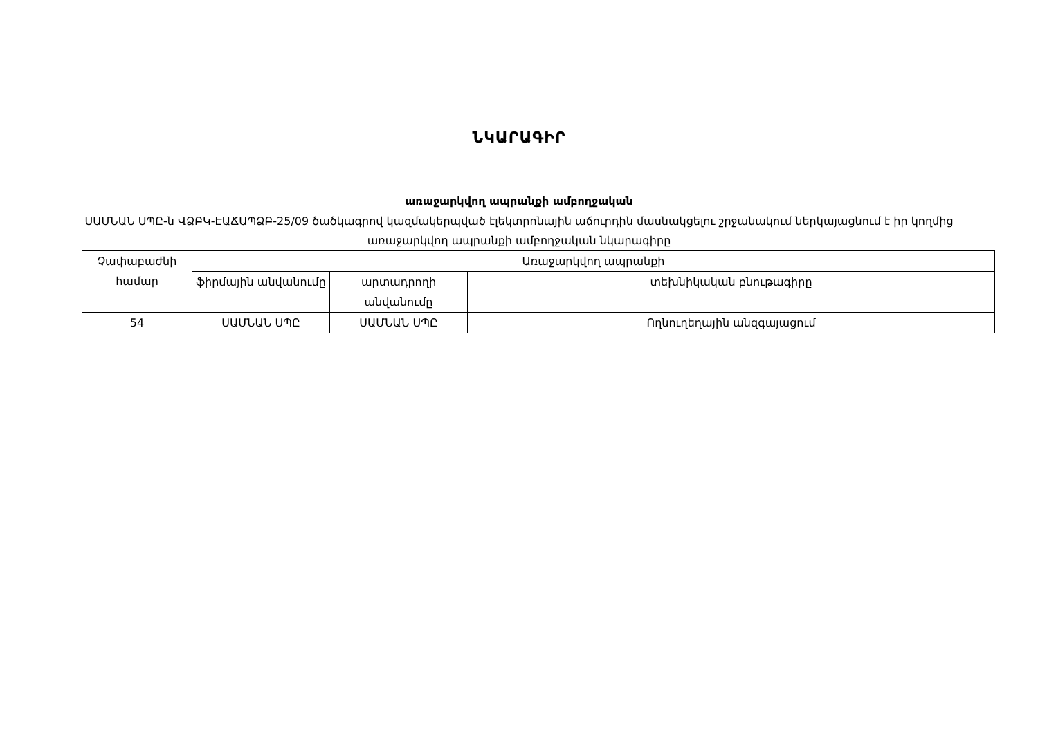ՆԿԱՐԱԳԻՐ
առաջարկվող ապրանքի ամբողջական
ՍԱՄՆԱՆ ՍՊԸ-ն ՎՁԲԿ-ԷԱՃԱՊՁԲ-25/09 ծածկագրով կազմակերպված էլեկտրոնային աճուրդին մասնակցելու շրջանակում ներկայացնում է իր կողմից առաջարկվող ապրանքի ամբողջական նկարագիրը
| Չափաբաժնի համար | Առաջարկվող ապրանքի | | |
| --- | --- | --- | --- |
| | ֆիրմային անվանումը | արտադրողի անվանումը | տեխնիկական բնութագիրը |
| 54 | ՍԱՄՆԱՆ ՍՊԸ | ՍԱՄՆԱՆ ՍՊԸ | Ողնուղեղային անզգայացում |